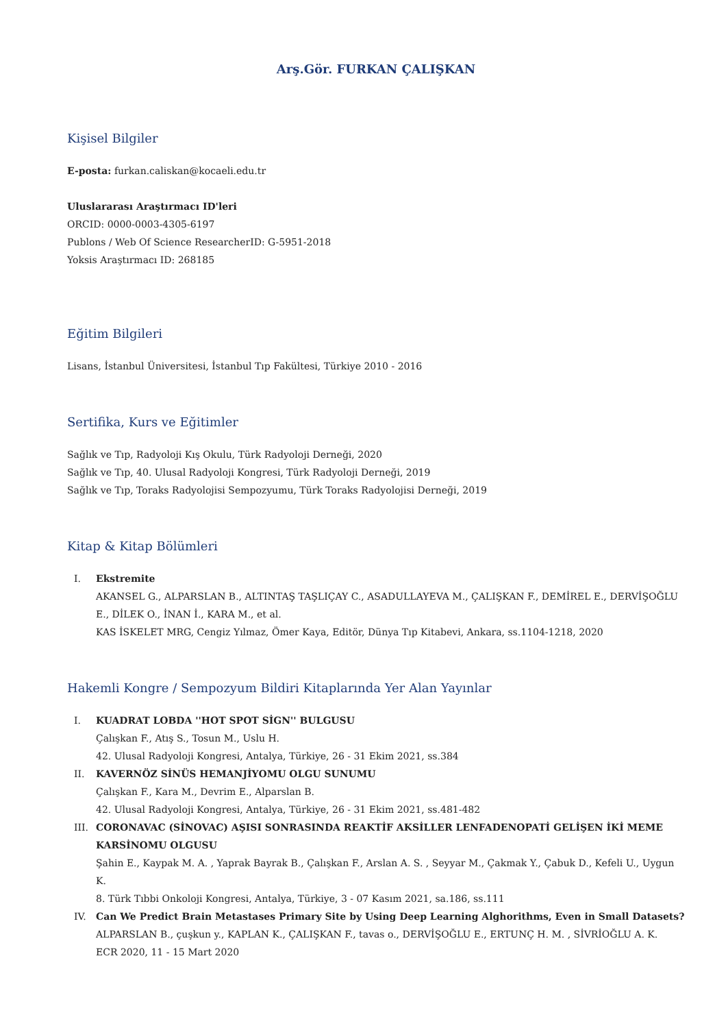Arş.Gör. FURKAN ÇALIŞKAN
Kişisel Bilgiler
E-posta: furkan.caliskan@kocaeli.edu.tr
Uluslararası Araştırmacı ID'leri
ORCID: 0000-0003-4305-6197
Publons / Web Of Science ResearcherID: G-5951-2018
Yoksis Araştırmacı ID: 268185
Eğitim Bilgileri
Lisans, İstanbul Üniversitesi, İstanbul Tıp Fakültesi, Türkiye 2010 - 2016
Sertifika, Kurs ve Eğitimler
Sağlık ve Tıp, Radyoloji Kış Okulu, Türk Radyoloji Derneği, 2020
Sağlık ve Tıp, 40. Ulusal Radyoloji Kongresi, Türk Radyoloji Derneği, 2019
Sağlık ve Tıp, Toraks Radyolojisi Sempozyumu, Türk Toraks Radyolojisi Derneği, 2019
Kitap & Kitap Bölümleri
I. Ekstremite
AKANSEL G., ALPARSLAN B., ALTINTAŞ TAŞLIÇAY C., ASADULLAYEVA M., ÇALIŞKAN F., DEMİREL E., DERVİŞOĞLU E., DİLEK O., İNAN İ., KARA M., et al.
KAS İSKELET MRG, Cengiz Yılmaz, Ömer Kaya, Editör, Dünya Tıp Kitabevi, Ankara, ss.1104-1218, 2020
Hakemli Kongre / Sempozyum Bildiri Kitaplarında Yer Alan Yayınlar
I. KUADRAT LOBDA ''HOT SPOT SİGN'' BULGUSU
Çalışkan F., Atış S., Tosun M., Uslu H.
42. Ulusal Radyoloji Kongresi, Antalya, Türkiye, 26 - 31 Ekim 2021, ss.384
II. KAVERNÖZ SİNÜS HEMANJİYOMU OLGU SUNUMU
Çalışkan F., Kara M., Devrim E., Alparslan B.
42. Ulusal Radyoloji Kongresi, Antalya, Türkiye, 26 - 31 Ekim 2021, ss.481-482
III. CORONAVAC (SİNOVAC) AŞISI SONRASINDA REAKTİF AKSİLLER LENFADENOPATİ GELİŞEN İKİ MEME KARSİNOMU OLGUSU
Şahin E., Kaypak M. A. , Yaprak Bayrak B., Çalışkan F., Arslan A. S. , Seyyar M., Çakmak Y., Çabuk D., Kefeli U., Uygun K.
8. Türk Tıbbi Onkoloji Kongresi, Antalya, Türkiye, 3 - 07 Kasım 2021, sa.186, ss.111
IV. Can We Predict Brain Metastases Primary Site by Using Deep Learning Alghorithms, Even in Small Datasets?
ALPARSLAN B., çuşkun y., KAPLAN K., ÇALIŞKAN F., tavas o., DERVİŞOĞLU E., ERTUNÇ H. M. , SİVRİOĞLU A. K.
ECR 2020, 11 - 15 Mart 2020